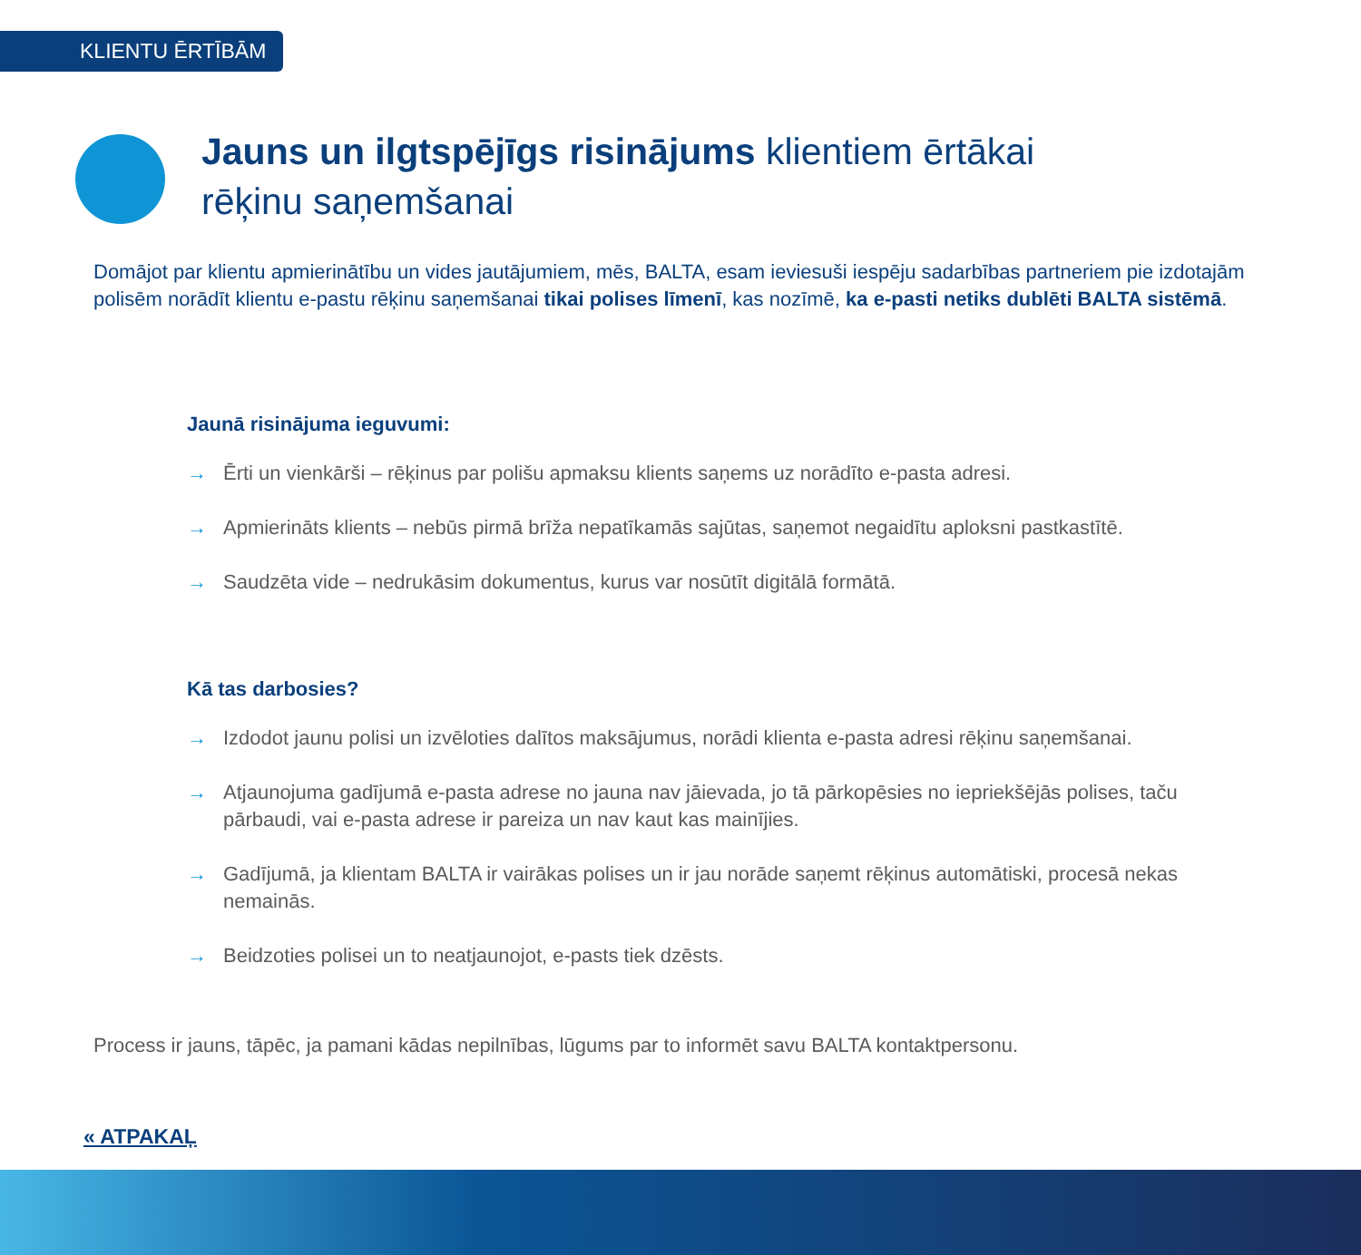KLIENTU ĒRTĪBĀM
Jauns un ilgtspējīgs risinājums klientiem ērtākai
rēķinu saņemšanai
Domājot par klientu apmierinātību un vides jautājumiem, mēs, BALTA, esam ieviesuši iespēju sadarbības partneriem pie izdotajām polisēm norādīt klientu e-pastu rēķinu saņemšanai tikai polises līmenī, kas nozīmē, ka e-pasti netiks dublēti BALTA sistēmā.
Jaunā risinājuma ieguvumi:
→ Ērti un vienkārši – rēķinus par polišu apmaksu klients saņems uz norādīto e-pasta adresi.
→ Apmierināts klients – nebūs pirmā brīža nepatīkamās sajūtas, saņemot negaidītu aploksni pastkastītē.
→ Saudzēta vide – nedrukāsim dokumentus, kurus var nosūtīt digitālā formātā.
Kā tas darbosies?
→ Izdodot jaunu polisi un izvēloties dalītos maksājumus, norādi klienta e-pasta adresi rēķinu saņemšanai.
→ Atjaunojuma gadījumā e-pasta adrese no jauna nav jāievada, jo tā pārkopēsies no iepriekšējās polises, taču pārbaudi, vai e-pasta adrese ir pareiza un nav kaut kas mainījies.
→ Gadījumā, ja klientam BALTA ir vairākas polises un ir jau norāde saņemt rēķinus automātiski, procesā nekas nemainās.
→ Beidzoties polisei un to neatjaunojot, e-pasts tiek dzēsts.
Process ir jauns, tāpēc, ja pamani kādas nepilnības, lūgums par to informēt savu BALTA kontaktpersonu.
« ATPAKAĻ